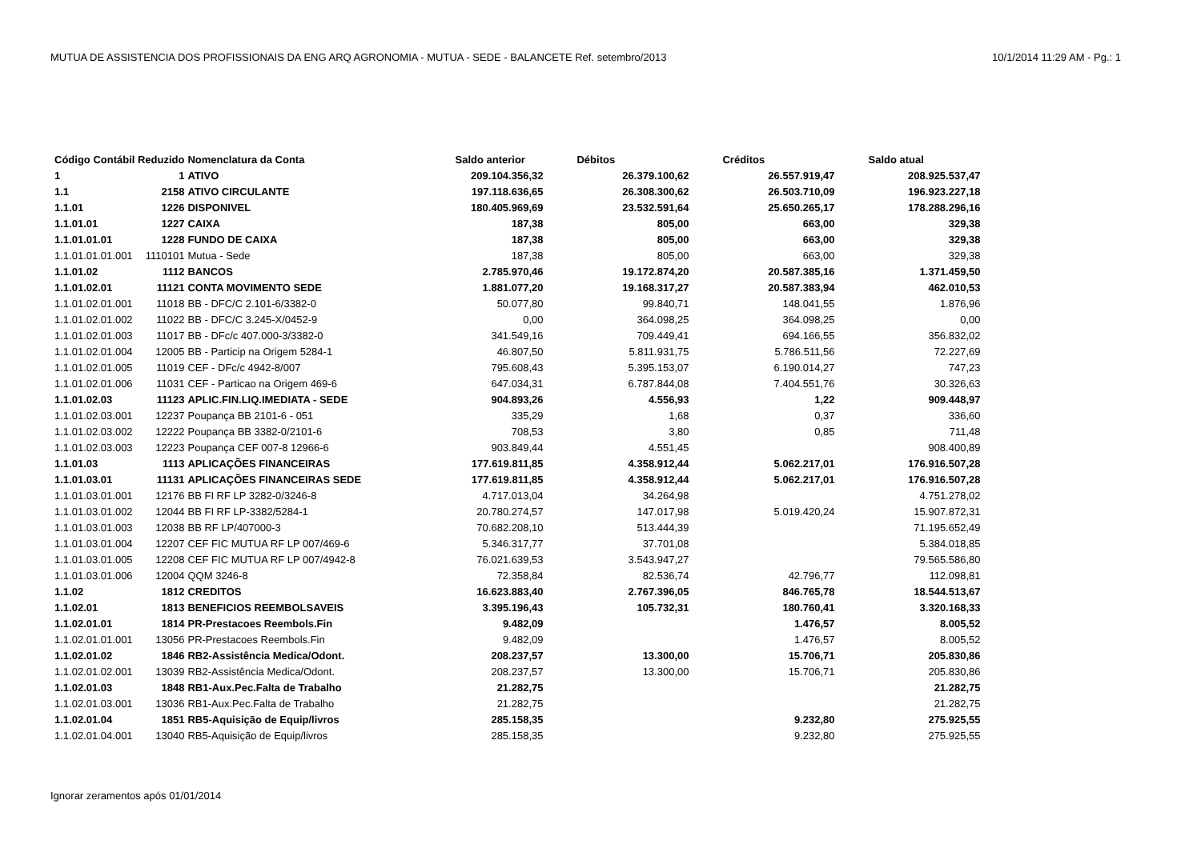MUTUA DE ASSISTENCIA DOS PROFISSIONAIS DA ENG ARQ AGRONOMIA - MUTUA - SEDE - BALANCETE Ref. setembro/2013 10/1/2014 11:29 AM - Pg.: 1
| Código Contábil Reduzido | | Nomenclatura da Conta | Saldo anterior | Débitos | Créditos | Saldo atual |
| --- | --- | --- | --- | --- | --- | --- |
| 1 | 1 | ATIVO | 209.104.356,32 | 26.379.100,62 | 26.557.919,47 | 208.925.537,47 |
| 1.1 | 2158 | ATIVO CIRCULANTE | 197.118.636,65 | 26.308.300,62 | 26.503.710,09 | 196.923.227,18 |
| 1.1.01 | 1226 | DISPONIVEL | 180.405.969,69 | 23.532.591,64 | 25.650.265,17 | 178.288.296,16 |
| 1.1.01.01 | 1227 | CAIXA | 187,38 | 805,00 | 663,00 | 329,38 |
| 1.1.01.01.01 | 1228 | FUNDO DE CAIXA | 187,38 | 805,00 | 663,00 | 329,38 |
| 1.1.01.01.01.001 | 1110101 | Mutua - Sede | 187,38 | 805,00 | 663,00 | 329,38 |
| 1.1.01.02 | 1112 | BANCOS | 2.785.970,46 | 19.172.874,20 | 20.587.385,16 | 1.371.459,50 |
| 1.1.01.02.01 | 11121 | CONTA MOVIMENTO SEDE | 1.881.077,20 | 19.168.317,27 | 20.587.383,94 | 462.010,53 |
| 1.1.01.02.01.001 | 11018 | BB - DFC/C 2.101-6/3382-0 | 50.077,80 | 99.840,71 | 148.041,55 | 1.876,96 |
| 1.1.01.02.01.002 | 11022 | BB - DFC/C 3.245-X/0452-9 | 0,00 | 364.098,25 | 364.098,25 | 0,00 |
| 1.1.01.02.01.003 | 11017 | BB - DFc/c 407.000-3/3382-0 | 341.549,16 | 709.449,41 | 694.166,55 | 356.832,02 |
| 1.1.01.02.01.004 | 12005 | BB - Particip na Origem 5284-1 | 46.807,50 | 5.811.931,75 | 5.786.511,56 | 72.227,69 |
| 1.1.01.02.01.005 | 11019 | CEF - DFc/c 4942-8/007 | 795.608,43 | 5.395.153,07 | 6.190.014,27 | 747,23 |
| 1.1.01.02.01.006 | 11031 | CEF - Particao na Origem 469-6 | 647.034,31 | 6.787.844,08 | 7.404.551,76 | 30.326,63 |
| 1.1.01.02.03 | 11123 | APLIC.FIN.LIQ.IMEDIATA - SEDE | 904.893,26 | 4.556,93 | 1,22 | 909.448,97 |
| 1.1.01.02.03.001 | 12237 | Poupança BB 2101-6 - 051 | 335,29 | 1,68 | 0,37 | 336,60 |
| 1.1.01.02.03.002 | 12222 | Poupança BB 3382-0/2101-6 | 708,53 | 3,80 | 0,85 | 711,48 |
| 1.1.01.02.03.003 | 12223 | Poupança CEF 007-8 12966-6 | 903.849,44 | 4.551,45 | | 908.400,89 |
| 1.1.01.03 | 1113 | APLICAÇÕES FINANCEIRAS | 177.619.811,85 | 4.358.912,44 | 5.062.217,01 | 176.916.507,28 |
| 1.1.01.03.01 | 11131 | APLICAÇÕES FINANCEIRAS SEDE | 177.619.811,85 | 4.358.912,44 | 5.062.217,01 | 176.916.507,28 |
| 1.1.01.03.01.001 | 12176 | BB FI RF LP 3282-0/3246-8 | 4.717.013,04 | 34.264,98 | | 4.751.278,02 |
| 1.1.01.03.01.002 | 12044 | BB FI RF LP-3382/5284-1 | 20.780.274,57 | 147.017,98 | 5.019.420,24 | 15.907.872,31 |
| 1.1.01.03.01.003 | 12038 | BB RF LP/407000-3 | 70.682.208,10 | 513.444,39 | | 71.195.652,49 |
| 1.1.01.03.01.004 | 12207 | CEF FIC MUTUA RF LP 007/469-6 | 5.346.317,77 | 37.701,08 | | 5.384.018,85 |
| 1.1.01.03.01.005 | 12208 | CEF FIC MUTUA RF LP 007/4942-8 | 76.021.639,53 | 3.543.947,27 | | 79.565.586,80 |
| 1.1.01.03.01.006 | 12004 | QQM 3246-8 | 72.358,84 | 82.536,74 | 42.796,77 | 112.098,81 |
| 1.1.02 | 1812 | CREDITOS | 16.623.883,40 | 2.767.396,05 | 846.765,78 | 18.544.513,67 |
| 1.1.02.01 | 1813 | BENEFICIOS REEMBOLSAVEIS | 3.395.196,43 | 105.732,31 | 180.760,41 | 3.320.168,33 |
| 1.1.02.01.01 | 1814 | PR-Prestacoes Reembols.Fin | 9.482,09 | | 1.476,57 | 8.005,52 |
| 1.1.02.01.01.001 | 13056 | PR-Prestacoes Reembols.Fin | 9.482,09 | | 1.476,57 | 8.005,52 |
| 1.1.02.01.02 | 1846 | RB2-Assistência Medica/Odont. | 208.237,57 | 13.300,00 | 15.706,71 | 205.830,86 |
| 1.1.02.01.02.001 | 13039 | RB2-Assistência Medica/Odont. | 208.237,57 | 13.300,00 | 15.706,71 | 205.830,86 |
| 1.1.02.01.03 | 1848 | RB1-Aux.Pec.Falta de Trabalho | 21.282,75 | | | 21.282,75 |
| 1.1.02.01.03.001 | 13036 | RB1-Aux.Pec.Falta de Trabalho | 21.282,75 | | | 21.282,75 |
| 1.1.02.01.04 | 1851 | RB5-Aquisição de Equip/livros | 285.158,35 | | 9.232,80 | 275.925,55 |
| 1.1.02.01.04.001 | 13040 | RB5-Aquisição de Equip/livros | 285.158,35 | | 9.232,80 | 275.925,55 |
Ignorar zeramentos após 01/01/2014